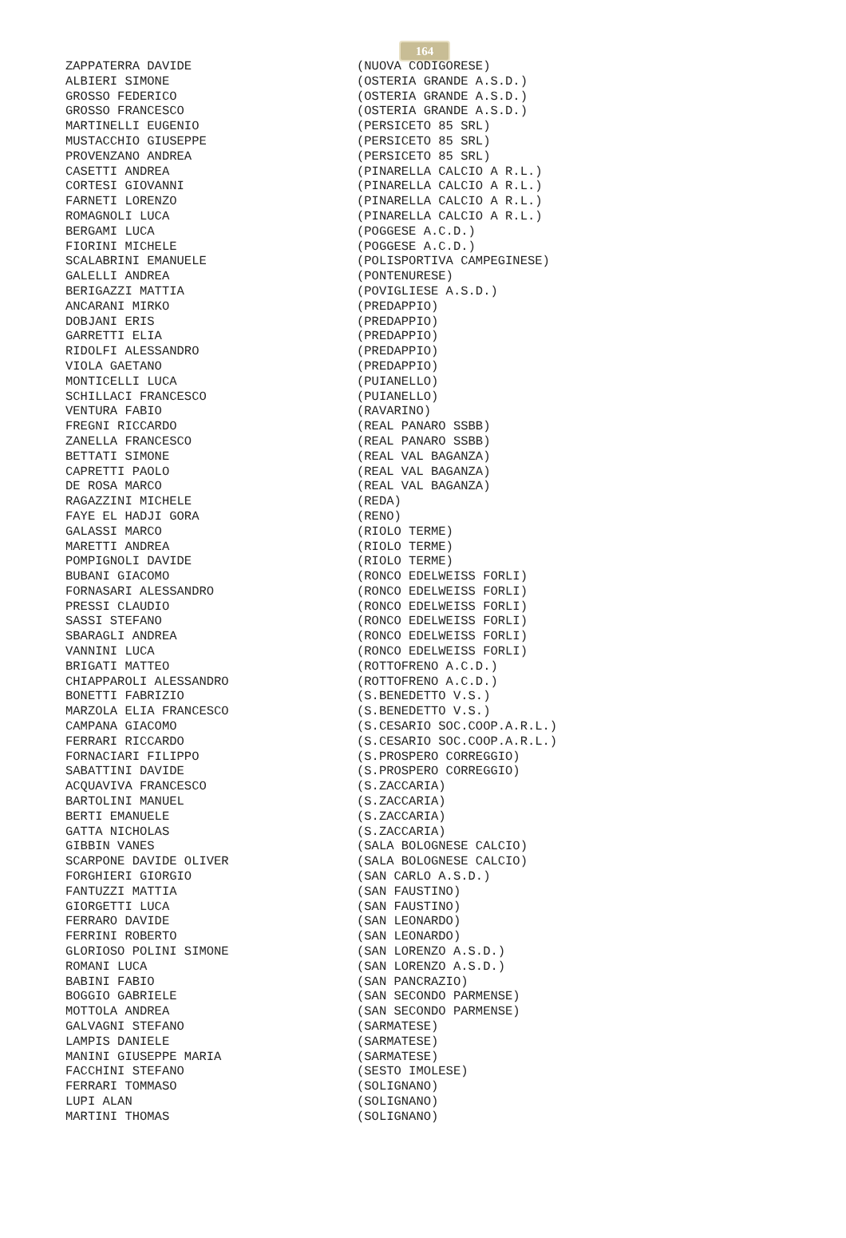164
ZAPPATERRA DAVIDE (NUOVA CODIGORESE)
ALBIERI SIMONE (OSTERIA GRANDE A.S.D.)
GROSSO FEDERICO (OSTERIA GRANDE A.S.D.)
GROSSO FRANCESCO (OSTERIA GRANDE A.S.D.)
MARTINELLI EUGENIO (PERSICETO 85 SRL)
MUSTACCHIO GIUSEPPE (PERSICETO 85 SRL)
PROVENZANO ANDREA (PERSICETO 85 SRL)
CASETTI ANDREA (PINARELLA CALCIO A R.L.)
CORTESI GIOVANNI (PINARELLA CALCIO A R.L.)
FARNETI LORENZO (PINARELLA CALCIO A R.L.)
ROMAGNOLI LUCA (PINARELLA CALCIO A R.L.)
BERGAMI LUCA (POGGESE A.C.D.)
FIORINI MICHELE (POGGESE A.C.D.)
SCALABRINI EMANUELE (POLISPORTIVA CAMPEGINESE)
GALELLI ANDREA (PONTENURESE)
BERIGAZZI MATTIA (POVIGLIESE A.S.D.)
ANCARANI MIRKO (PREDAPPIO)
DOBJANI ERIS (PREDAPPIO)
GARRETTI ELIA (PREDAPPIO)
RIDOLFI ALESSANDRO (PREDAPPIO)
VIOLA GAETANO (PREDAPPIO)
MONTICELLI LUCA (PUIANELLO)
SCHILLACI FRANCESCO (PUIANELLO)
VENTURA FABIO (RAVARINO)
FREGNI RICCARDO (REAL PANARO SSBB)
ZANELLA FRANCESCO (REAL PANARO SSBB)
BETTATI SIMONE (REAL VAL BAGANZA)
CAPRETTI PAOLO (REAL VAL BAGANZA)
DE ROSA MARCO (REAL VAL BAGANZA)
RAGAZZINI MICHELE (REDA)
FAYE EL HADJI GORA (RENO)
GALASSI MARCO (RIOLO TERME)
MARETTI ANDREA (RIOLO TERME)
POMPIGNOLI DAVIDE (RIOLO TERME)
BUBANI GIACOMO (RONCO EDELWEISS FORLI)
FORNASARI ALESSANDRO (RONCO EDELWEISS FORLI)
PRESSI CLAUDIO (RONCO EDELWEISS FORLI)
SASSI STEFANO (RONCO EDELWEISS FORLI)
SBARAGLI ANDREA (RONCO EDELWEISS FORLI)
VANNINI LUCA (RONCO EDELWEISS FORLI)
BRIGATI MATTEO (ROTTOFRENO A.C.D.)
CHIAPPAROLI ALESSANDRO (ROTTOFRENO A.C.D.)
BONETTI FABRIZIO (S.BENEDETTO V.S.)
MARZOLA ELIA FRANCESCO (S.BENEDETTO V.S.)
CAMPANA GIACOMO (S.CESARIO SOC.COOP.A.R.L.)
FERRARI RICCARDO (S.CESARIO SOC.COOP.A.R.L.)
FORNACIARI FILIPPO (S.PROSPERO CORREGGIO)
SABATTINI DAVIDE (S.PROSPERO CORREGGIO)
ACQUAVIVA FRANCESCO (S.ZACCARIA)
BARTOLINI MANUEL (S.ZACCARIA)
BERTI EMANUELE (S.ZACCARIA)
GATTA NICHOLAS (S.ZACCARIA)
GIBBIN VANES (SALA BOLOGNESE CALCIO)
SCARPONE DAVIDE OLIVER (SALA BOLOGNESE CALCIO)
FORGHIERI GIORGIO (SAN CARLO A.S.D.)
FANTUZZI MATTIA (SAN FAUSTINO)
GIORGETTI LUCA (SAN FAUSTINO)
FERRARO DAVIDE (SAN LEONARDO)
FERRINI ROBERTO (SAN LEONARDO)
GLORIOSO POLINI SIMONE (SAN LORENZO A.S.D.)
ROMANI LUCA (SAN LORENZO A.S.D.)
BABINI FABIO (SAN PANCRAZIO)
BOGGIO GABRIELE (SAN SECONDO PARMENSE)
MOTTOLA ANDREA (SAN SECONDO PARMENSE)
GALVAGNI STEFANO (SARMATESE)
LAMPIS DANIELE (SARMATESE)
MANINI GIUSEPPE MARIA (SARMATESE)
FACCHINI STEFANO (SESTO IMOLESE)
FERRARI TOMMASO (SOLIGNANO)
LUPI ALAN (SOLIGNANO)
MARTINI THOMAS (SOLIGNANO)